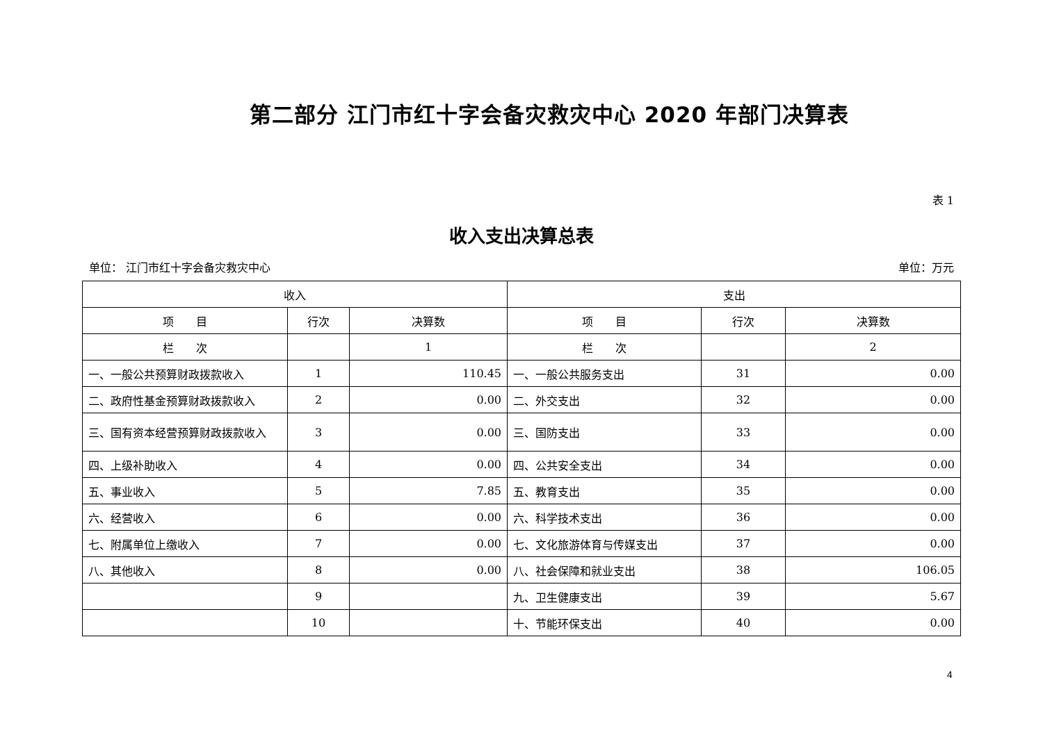第二部分 江门市红十字会备灾救灾中心 2020 年部门决算表
表 1
收入支出决算总表
单位： 江门市红十字会备灾救灾中心 单位：万元
| 收入 | | | 支出 | | |
| --- | --- | --- | --- | --- | --- |
| 项 目 | 行次 | 决算数 | 项 目 | 行次 | 决算数 |
| 栏 次 | | 1 | 栏 次 | | 2 |
| 一、一般公共预算财政拨款收入 | 1 | 110.45 | 一、一般公共服务支出 | 31 | 0.00 |
| 二、政府性基金预算财政拨款收入 | 2 | 0.00 | 二、外交支出 | 32 | 0.00 |
| 三、国有资本经营预算财政拨款收入 | 3 | 0.00 | 三、国防支出 | 33 | 0.00 |
| 四、上级补助收入 | 4 | 0.00 | 四、公共安全支出 | 34 | 0.00 |
| 五、事业收入 | 5 | 7.85 | 五、教育支出 | 35 | 0.00 |
| 六、经营收入 | 6 | 0.00 | 六、科学技术支出 | 36 | 0.00 |
| 七、附属单位上缴收入 | 7 | 0.00 | 七、文化旅游体育与传媒支出 | 37 | 0.00 |
| 八、其他收入 | 8 | 0.00 | 八、社会保障和就业支出 | 38 | 106.05 |
| | 9 | | 九、卫生健康支出 | 39 | 5.67 |
| | 10 | | 十、节能环保支出 | 40 | 0.00 |
4